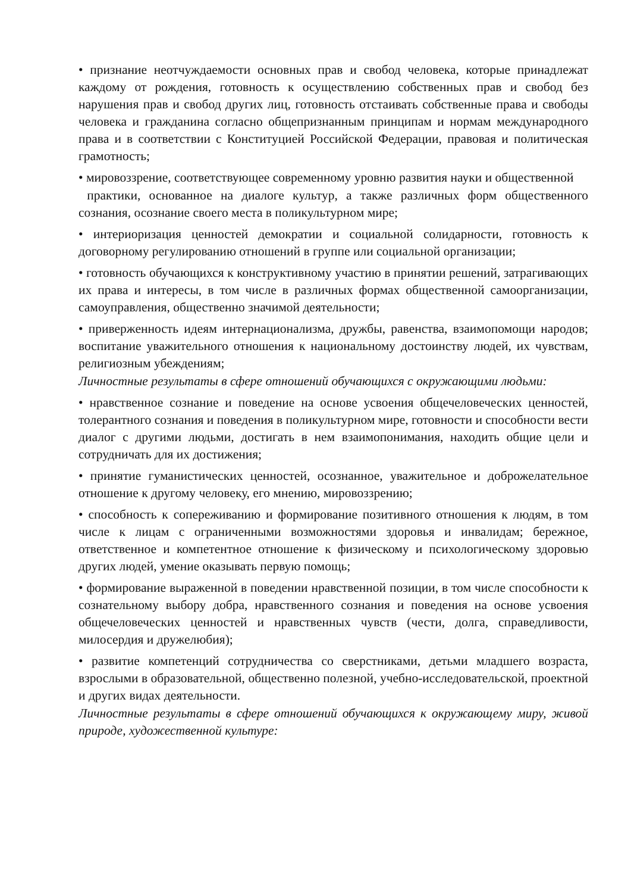• признание неотчуждаемости основных прав и свобод человека, которые принадлежат каждому от рождения, готовность к осуществлению собственных прав и свобод без нарушения прав и свобод других лиц, готовность отстаивать собственные права и свободы человека и гражданина согласно общепризнанным принципам и нормам международного права и в соответствии с Конституцией Российской Федерации, правовая и политическая грамотность;
• мировоззрение, соответствующее современному уровню развития науки и общественной
практики, основанное на диалоге культур, а также различных форм общественного сознания, осознание своего места в поликультурном мире;
• интериоризация ценностей демократии и социальной солидарности, готовность к договорному регулированию отношений в группе или социальной организации;
• готовность обучающихся к конструктивному участию в принятии решений, затрагивающих их права и интересы, в том числе в различных формах общественной самоорганизации, самоуправления, общественно значимой деятельности;
• приверженность идеям интернационализма, дружбы, равенства, взаимопомощи народов; воспитание уважительного отношения к национальному достоинству людей, их чувствам, религиозным убеждениям;
Личностные результаты в сфере отношений обучающихся с окружающими людьми:
• нравственное сознание и поведение на основе усвоения общечеловеческих ценностей, толерантного сознания и поведения в поликультурном мире, готовности и способности вести диалог с другими людьми, достигать в нем взаимопонимания, находить общие цели и сотрудничать для их достижения;
• принятие гуманистических ценностей, осознанное, уважительное и доброжелательное отношение к другому человеку, его мнению, мировоззрению;
• способность к сопереживанию и формирование позитивного отношения к людям, в том числе к лицам с ограниченными возможностями здоровья и инвалидам; бережное, ответственное и компетентное отношение к физическому и психологическому здоровью других людей, умение оказывать первую помощь;
• формирование выраженной в поведении нравственной позиции, в том числе способности к сознательному выбору добра, нравственного сознания и поведения на основе усвоения общечеловеческих ценностей и нравственных чувств (чести, долга, справедливости, милосердия и дружелюбия);
• развитие компетенций сотрудничества со сверстниками, детьми младшего возраста, взрослыми в образовательной, общественно полезной, учебно-исследовательской, проектной и других видах деятельности.
Личностные результаты в сфере отношений обучающихся к окружающему миру, живой природе, художественной культуре: